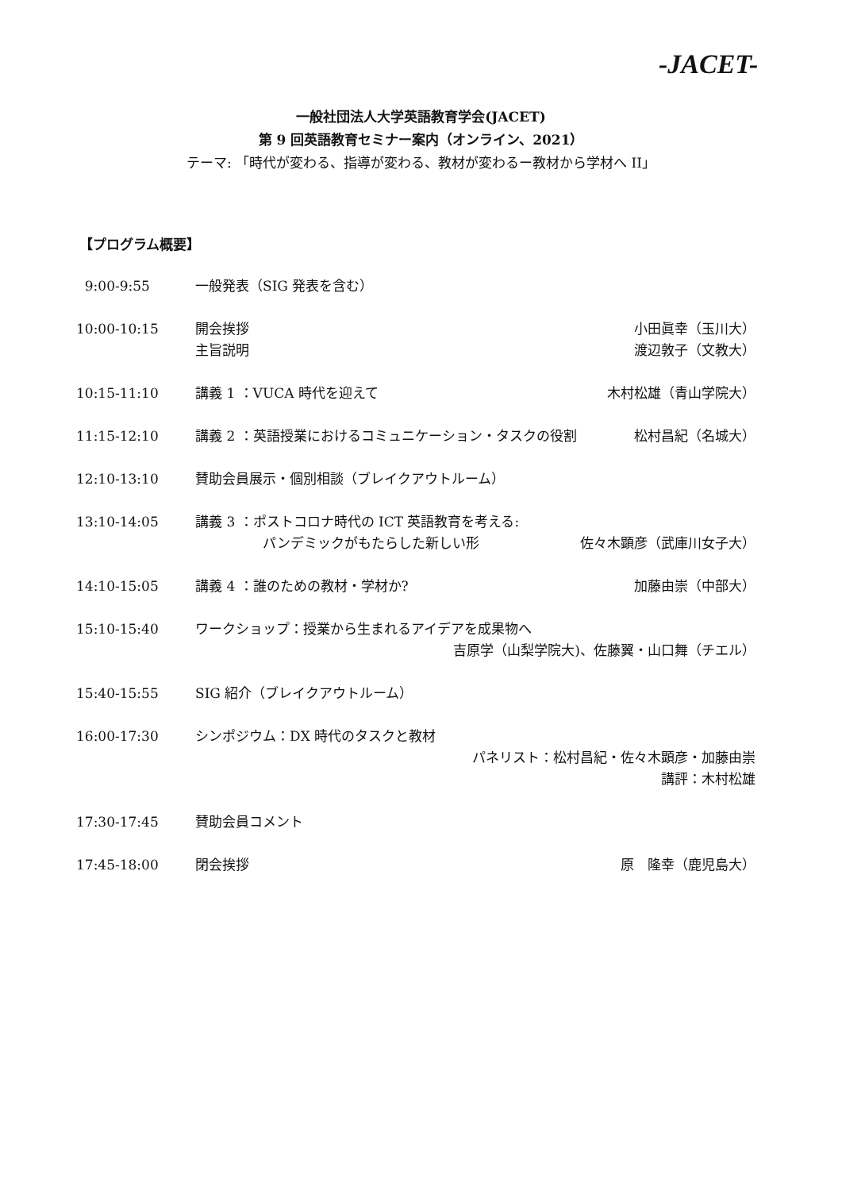-JACET-
一般社団法人大学英語教育学会(JACET)
第 9 回英語教育セミナー案内（オンライン、2021）
テーマ: 「時代が変わる、指導が変わる、教材が変わるー教材から学材へ II」
【プログラム概要】
| 9:00-9:55 | 一般発表（SIG 発表を含む） | |
| 10:00-10:15 | 開会挨拶 主旨説明 | 小田眞幸（玉川大） 渡辺敦子（文教大） |
| 10:15-11:10 | 講義 1 ：VUCA 時代を迎えて | 木村松雄（青山学院大） |
| 11:15-12:10 | 講義 2 ：英語授業におけるコミュニケーション・タスクの役割 | 松村昌紀（名城大） |
| 12:10-13:10 | 賛助会員展示・個別相談（ブレイクアウトルーム） | |
| 13:10-14:05 | 講義 3 ：ポストコロナ時代の ICT 英語教育を考える: パンデミックがもたらした新しい形 | 佐々木顕彦（武庫川女子大） |
| 14:10-15:05 | 講義 4 ：誰のための教材・学材か? | 加藤由崇（中部大） |
| 15:10-15:40 | ワークショップ：授業から生まれるアイデアを成果物へ 吉原学（山梨学院大)、佐藤翼・山口舞（チエル） | |
| 15:40-15:55 | SIG 紹介（ブレイクアウトルーム） | |
| 16:00-17:30 | シンポジウム：DX 時代のタスクと教材 パネリスト：松村昌紀・佐々木顕彦・加藤由崇 講評：木村松雄 | |
| 17:30-17:45 | 賛助会員コメント | |
| 17:45-18:00 | 閉会挨拶 | 原 隆幸（鹿児島大） |